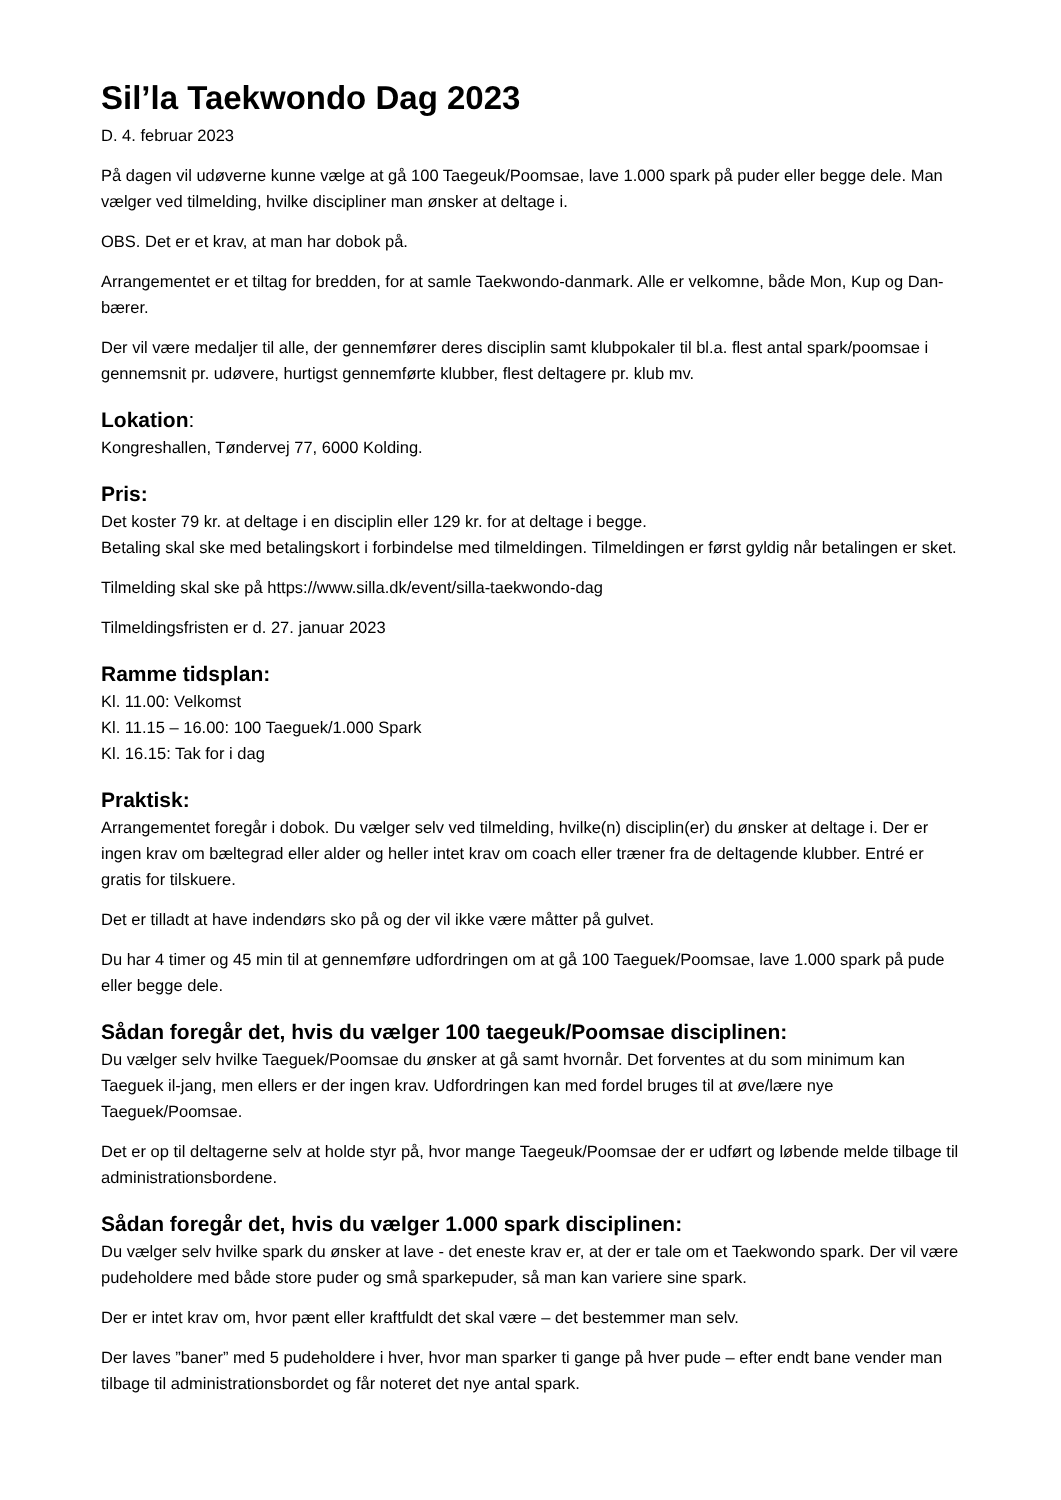Sil’la Taekwondo Dag 2023
D. 4. februar 2023
På dagen vil udøverne kunne vælge at gå 100 Taegeuk/Poomsae, lave 1.000 spark på puder eller begge dele. Man vælger ved tilmelding, hvilke discipliner man ønsker at deltage i.
OBS. Det er et krav, at man har dobok på.
Arrangementet er et tiltag for bredden, for at samle Taekwondo-danmark. Alle er velkomne, både Mon, Kup og Dan-bærer.
Der vil være medaljer til alle, der gennemfører deres disciplin samt klubpokaler til bl.a. flest antal spark/poomsae i gennemsnit pr. udøvere, hurtigst gennemførte klubber, flest deltagere pr. klub mv.
Lokation:
Kongreshallen, Tøndervej 77, 6000 Kolding.
Pris:
Det koster 79 kr. at deltage i en disciplin eller 129 kr. for at deltage i begge.
Betaling skal ske med betalingskort i forbindelse med tilmeldingen. Tilmeldingen er først gyldig når betalingen er sket.
Tilmelding skal ske på https://www.silla.dk/event/silla-taekwondo-dag
Tilmeldingsfristen er d. 27. januar 2023
Ramme tidsplan:
Kl. 11.00: Velkomst
Kl. 11.15 – 16.00: 100 Taeguek/1.000 Spark
Kl. 16.15: Tak for i dag
Praktisk:
Arrangementet foregår i dobok. Du vælger selv ved tilmelding, hvilke(n) disciplin(er) du ønsker at deltage i. Der er ingen krav om bæltegrad eller alder og heller intet krav om coach eller træner fra de deltagende klubber. Entré er gratis for tilskuere.
Det er tilladt at have indendørs sko på og der vil ikke være måtter på gulvet.
Du har 4 timer og 45 min til at gennemføre udfordringen om at gå 100 Taeguek/Poomsae, lave 1.000 spark på pude eller begge dele.
Sådan foregår det, hvis du vælger 100 taegeuk/Poomsae disciplinen:
Du vælger selv hvilke Taeguek/Poomsae du ønsker at gå samt hvornår. Det forventes at du som minimum kan Taeguek il-jang, men ellers er der ingen krav. Udfordringen kan med fordel bruges til at øve/lære nye Taeguek/Poomsae.
Det er op til deltagerne selv at holde styr på, hvor mange Taegeuk/Poomsae der er udført og løbende melde tilbage til administrationsbordene.
Sådan foregår det, hvis du vælger 1.000 spark disciplinen:
Du vælger selv hvilke spark du ønsker at lave - det eneste krav er, at der er tale om et Taekwondo spark. Der vil være pudeholdere med både store puder og små sparkepuder, så man kan variere sine spark.
Der er intet krav om, hvor pænt eller kraftfuldt det skal være – det bestemmer man selv.
Der laves ”baner” med 5 pudeholdere i hver, hvor man sparker ti gange på hver pude – efter endt bane vender man tilbage til administrationsbordet og får noteret det nye antal spark.